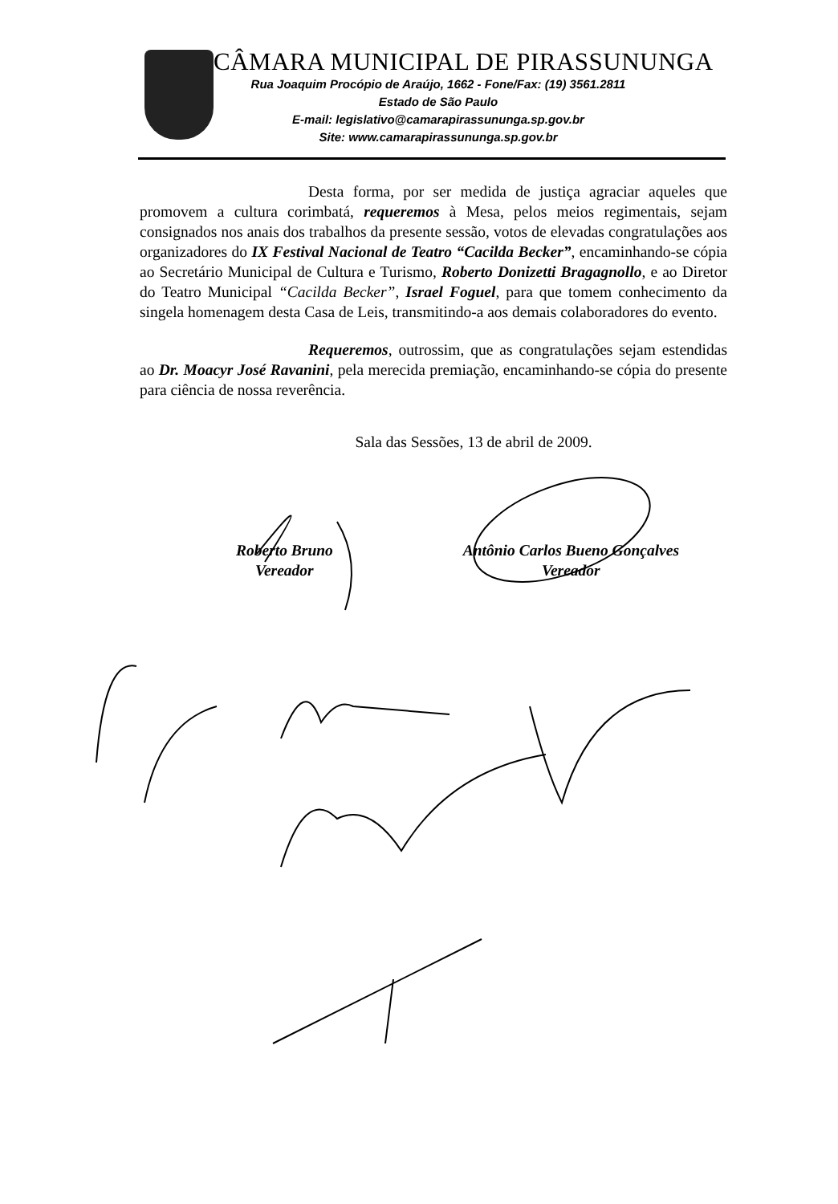CÂMARA MUNICIPAL DE PIRASSUNUNGA
Rua Joaquim Procópio de Araújo, 1662 - Fone/Fax: (19) 3561.2811
Estado de São Paulo
E-mail: legislativo@camarapirassununga.sp.gov.br
Site: www.camarapirassununga.sp.gov.br
Desta forma, por ser medida de justiça agraciar aqueles que promovem a cultura corimbatá, requeremos à Mesa, pelos meios regimentais, sejam consignados nos anais dos trabalhos da presente sessão, votos de elevadas congratulações aos organizadores do IX Festival Nacional de Teatro “Cacilda Becker”, encaminhando-se cópia ao Secretário Municipal de Cultura e Turismo, Roberto Donizetti Bragagnollo, e ao Diretor do Teatro Municipal “Cacilda Becker”, Israel Foguel, para que tomem conhecimento da singela homenagem desta Casa de Leis, transmitindo-a aos demais colaboradores do evento.
Requeremos, outrossim, que as congratulações sejam estendidas ao Dr. Moacyr José Ravanini, pela merecida premiação, encaminhando-se cópia do presente para ciência de nossa reverência.
Sala das Sessões, 13 de abril de 2009.
Roberto Bruno
Vereador
Antônio Carlos Bueno Gonçalves
Vereador